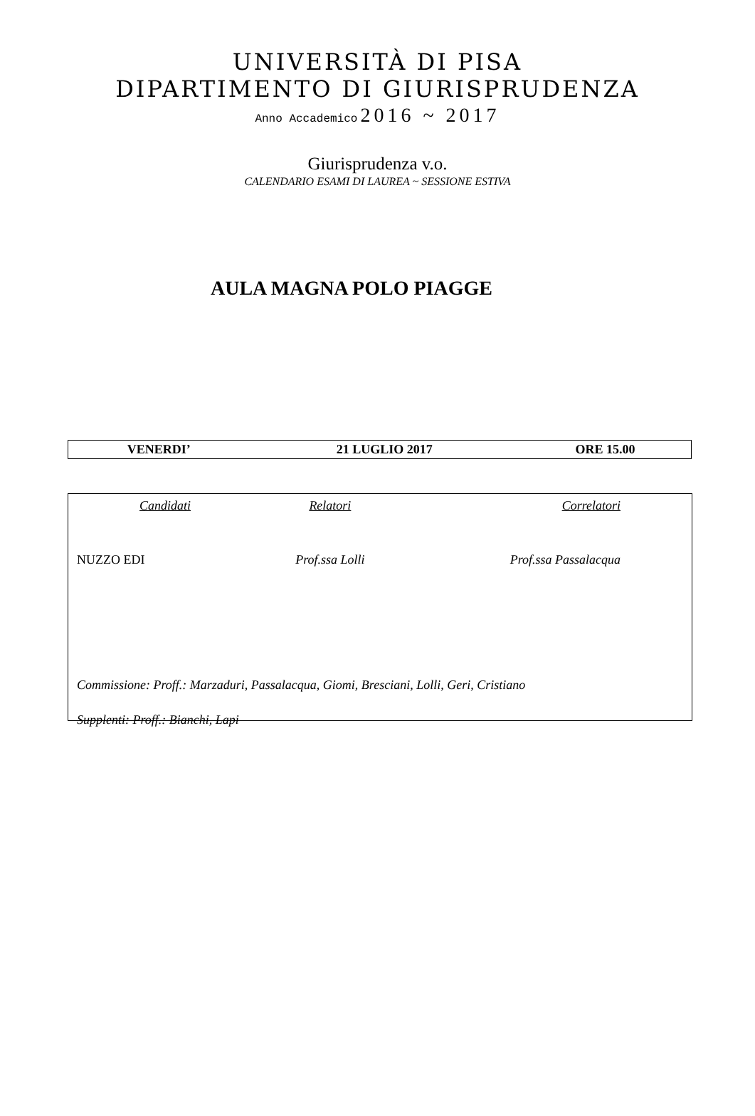UNIVERSITÀ DI PISA
DIPARTIMENTO DI GIURISPRUDENZA
Anno Accademico 2016 ~ 2017
Giurisprudenza v.o.
CALENDARIO ESAMI DI LAUREA ~ SESSIONE ESTIVA
AULA MAGNA POLO PIAGGE
| VENERDI’ | 21 LUGLIO 2017 | ORE 15.00 |
| Candidati | Relatori | Correlatori |
| NUZZO EDI | Prof.ssa Lolli | Prof.ssa Passalacqua |
Commissione: Proff.: Marzaduri, Passalacqua, Giomi, Bresciani, Lolli, Geri, Cristiano
Supplenti: Proff.: Bianchi, Lapi